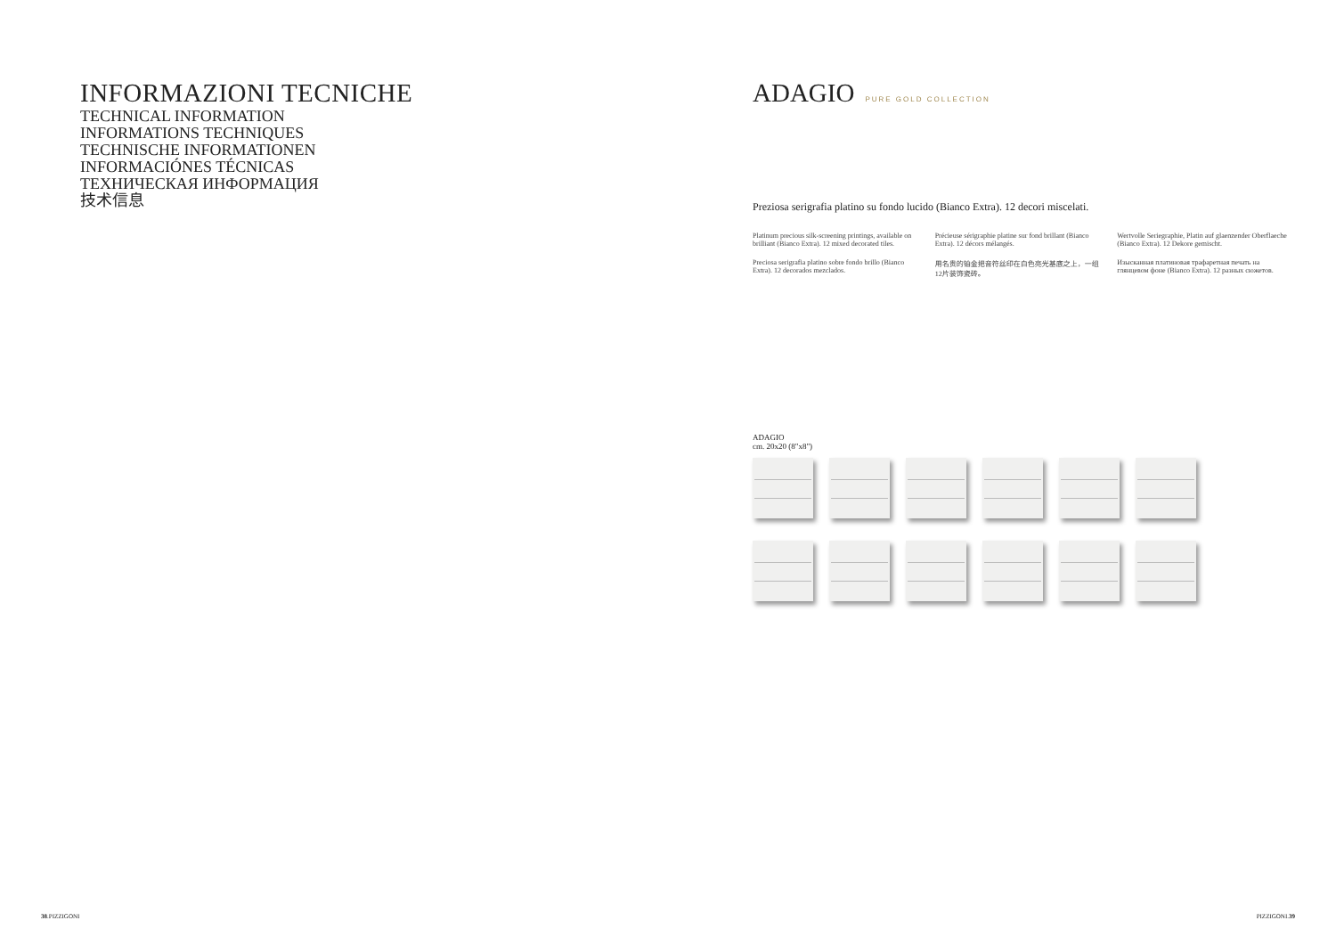INFORMAZIONI TECNICHE
TECHNICAL INFORMATION
INFORMATIONS TECHNIQUES
TECHNISCHE INFORMATIONEN
INFORMACIÓNES TÉCNICAS
ТЕХНИЧЕСКАЯ ИНФОРМАЦИЯ
技术信息
38.PIZZIGONI
ADAGIO
PURE GOLD COLLECTION
Preziosa serigrafia platino su fondo lucido (Bianco Extra). 12 decori miscelati.
Platinum precious silk-screening printings, available on brilliant (Bianco Extra). 12 mixed decorated tiles.
Précieuse sérigraphie platine sur fond brillant (Bianco Extra). 12 décors mélangés.
Wertvolle Seriegraphie, Platin auf glaenzender Oberflaeche (Bianco Extra). 12 Dekore gemischt.
Preciosa serigrafia platino sobre fondo brillo (Bianco Extra). 12 decorados mezclados.
用名贵的铂金把音符丝印在白色亮光基底之上，一组12片装饰瓷砖。
Изысканная платиновая трафаретная печать на глянцевом фоне (Bianco Extra). 12 разных сюжетов.
ADAGIO
cm. 20x20 (8"x8")
PIZZIGONI.39